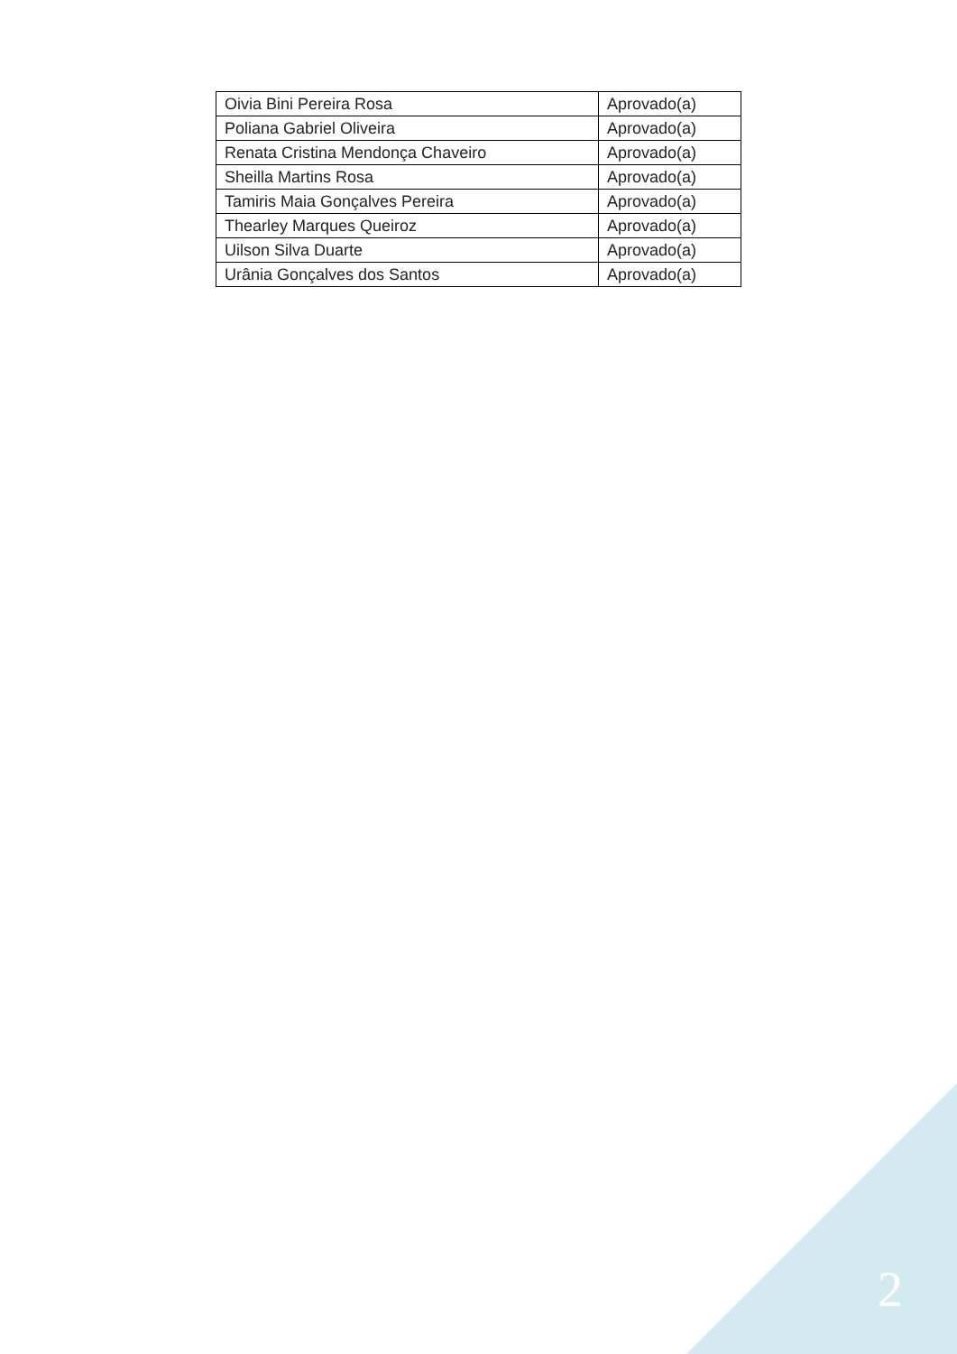| Oivia Bini Pereira Rosa | Aprovado(a) |
| Poliana Gabriel Oliveira | Aprovado(a) |
| Renata Cristina Mendonça Chaveiro | Aprovado(a) |
| Sheilla Martins Rosa | Aprovado(a) |
| Tamiris Maia Gonçalves Pereira | Aprovado(a) |
| Thearley Marques Queiroz | Aprovado(a) |
| Uilson Silva Duarte | Aprovado(a) |
| Urânia Gonçalves dos Santos | Aprovado(a) |
2